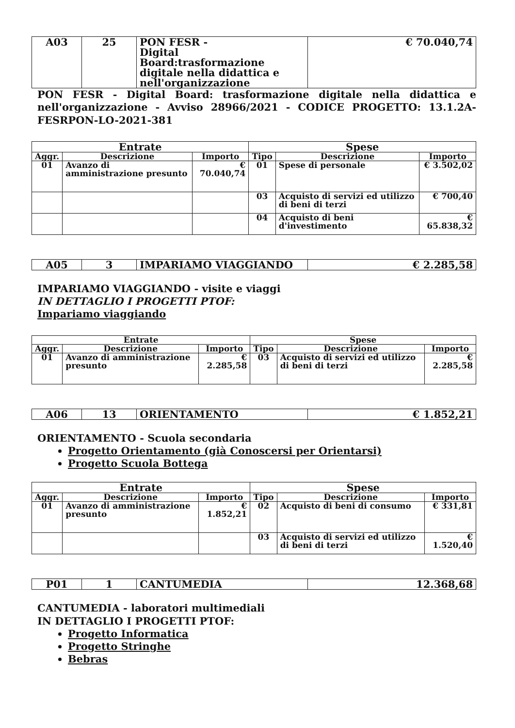| A03 | 25 | PON FESR - Digital Board:trasformazione digitale nella didattica e nell'organizzazione | € 70.040,74 |
PON FESR - Digital Board: trasformazione digitale nella didattica e nell'organizzazione - Avviso 28966/2021 - CODICE PROGETTO: 13.1.2A-FESRPON-LO-2021-381
| Entrate | | | Spese | | |
| --- | --- | --- | --- | --- | --- |
| Aggr. | Descrizione | Importo | Tipo | Descrizione | Importo |
| 01 | Avanzo di amministrazione presunto | € 70.040,74 | 01 | Spese di personale | € 3.502,02 |
| | | | 03 | Acquisto di servizi ed utilizzo di beni di terzi | € 700,40 |
| | | | 04 | Acquisto di beni d'investimento | € 65.838,32 |
| A05 | 3 | IMPARIAMO VIAGGIANDO | € 2.285,58 |
IMPARIAMO VIAGGIANDO - visite e viaggi
IN DETTAGLIO I PROGETTI PTOF:
Impariamo viaggiando
| Entrate | | | Spese | | |
| --- | --- | --- | --- | --- | --- |
| Aggr. | Descrizione | Importo | Tipo | Descrizione | Importo |
| 01 | Avanzo di amministrazione presunto | € 2.285,58 | 03 | Acquisto di servizi ed utilizzo di beni di terzi | € 2.285,58 |
| A06 | 13 | ORIENTAMENTO | € 1.852,21 |
ORIENTAMENTO - Scuola secondaria
Progetto Orientamento (già Conoscersi per Orientarsi)
Progetto Scuola Bottega
| Entrate | | | Spese | | |
| --- | --- | --- | --- | --- | --- |
| Aggr. | Descrizione | Importo | Tipo | Descrizione | Importo |
| 01 | Avanzo di amministrazione presunto | € 1.852,21 | 02 | Acquisto di beni di consumo | € 331,81 |
| | | | 03 | Acquisto di servizi ed utilizzo di beni di terzi | € 1.520,40 |
| P01 | 1 | CANTUMEDIA | 12.368,68 |
CANTUMEDIA - laboratori multimediali
IN DETTAGLIO I PROGETTI PTOF:
Progetto Informatica
Progetto Stringhe
Bebras